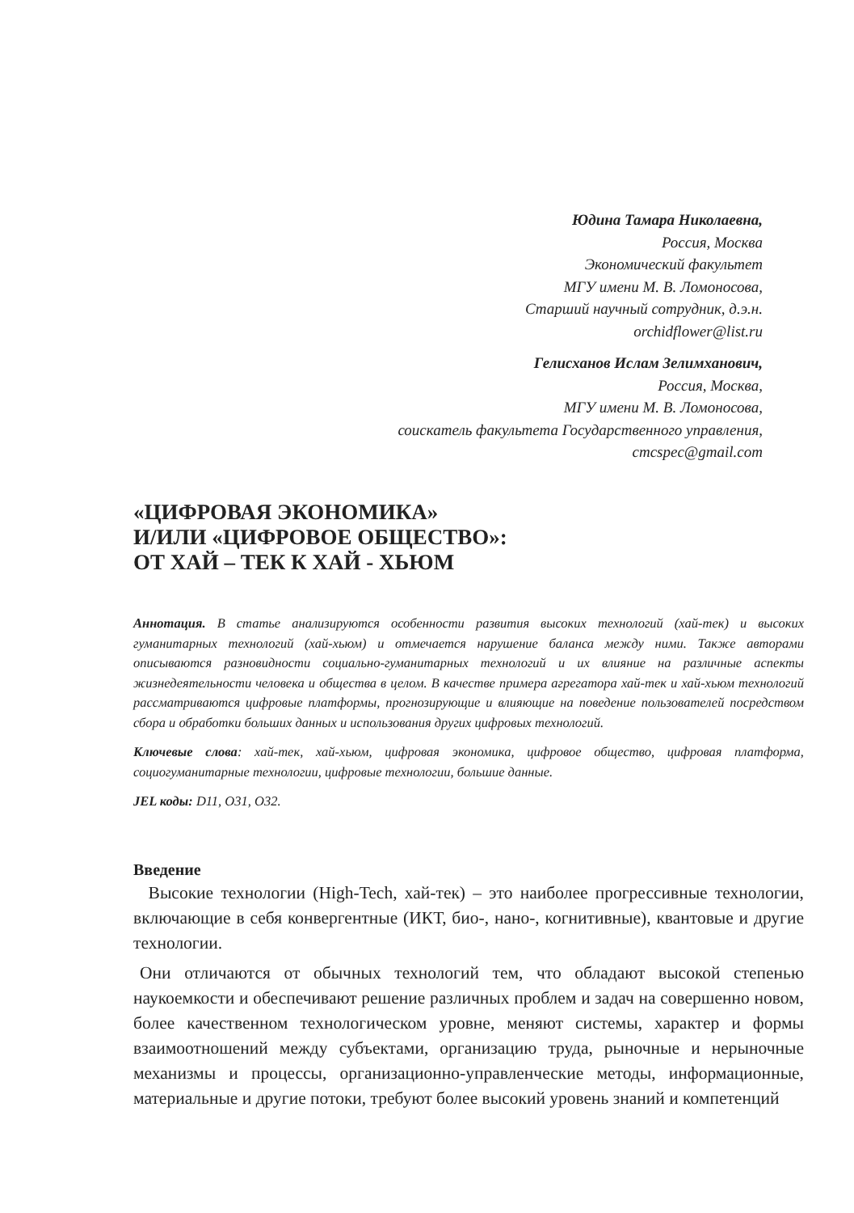Юдина Тамара Николаевна,
Россия, Москва
Экономический факультет
МГУ имени М. В. Ломоносова,
Старший научный сотрудник, д.э.н.
orchidflower@list.ru
Гелисханов Ислам Зелимханович,
Россия, Москва,
МГУ имени М. В. Ломоносова,
соискатель факультета Государственного управления,
cmcspec@gmail.com
«ЦИФРОВАЯ ЭКОНОМИКА»
И/ИЛИ «ЦИФРОВОЕ ОБЩЕСТВО»:
ОТ ХАЙ – ТЕК К ХАЙ - ХЬЮМ
Аннотация. В статье анализируются особенности развития высоких технологий (хай-тек) и высоких гуманитарных технологий (хай-хьюм) и отмечается нарушение баланса между ними. Также авторами описываются разновидности социально-гуманитарных технологий и их влияние на различные аспекты жизнедеятельности человека и общества в целом. В качестве примера агрегатора хай-тек и хай-хьюм технологий рассматриваются цифровые платформы, прогнозирующие и влияющие на поведение пользователей посредством сбора и обработки больших данных и использования других цифровых технологий.
Ключевые слова: хай-тек, хай-хьюм, цифровая экономика, цифровое общество, цифровая платформа, социогуманитарные технологии, цифровые технологии, большие данные.
JEL коды: D11, O31, O32.
Введение
Высокие технологии (High-Tech, хай-тек) – это наиболее прогрессивные технологии, включающие в себя конвергентные (ИКТ, био-, нано-, когнитивные), квантовые и другие технологии.
Они отличаются от обычных технологий тем, что обладают высокой степенью наукоемкости и обеспечивают решение различных проблем и задач на совершенно новом, более качественном технологическом уровне, меняют системы, характер и формы взаимоотношений между субъектами, организацию труда, рыночные и нерыночные механизмы и процессы, организационно-управленческие методы, информационные, материальные и другие потоки, требуют более высокий уровень знаний и компетенций